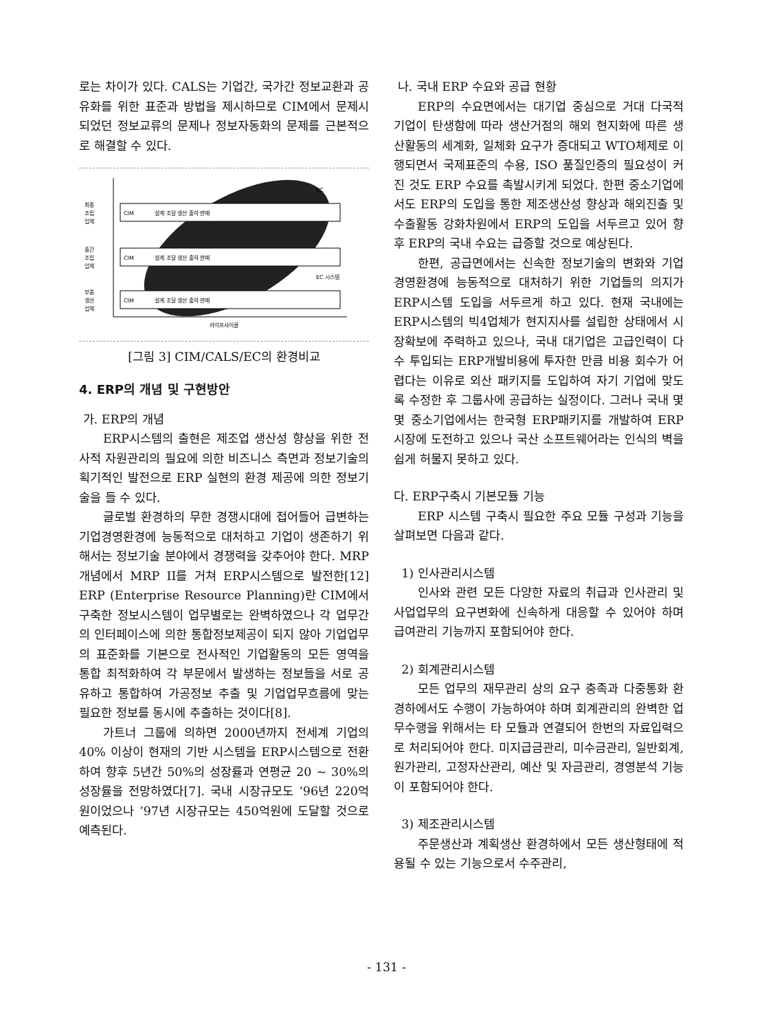로는 차이가 있다. CALS는 기업간, 국가간 정보교환과 공유화를 위한 표준과 방법을 제시하므로 CIM에서 문제시 되었던 정보교류의 문제나 정보자동화의 문제를 근본적으로 해결할 수 있다.
최종
조립
업체
중간
조립
업체
부품
생산
업체
CIM
CIM
CIM
설계 조달 생산 출하 판매
설계 조달 생산 출하 판매
설계 조달 생산 출하 판매
EC
EC 시스템
라이프사이클
[그림 3] CIM/CALS/EC의 환경비교
4. ERP의 개념 및 구현방안
가. ERP의 개념
ERP시스템의 출현은 제조업 생산성 향상을 위한 전사적 자원관리의 필요에 의한 비즈니스 측면과 정보기술의 획기적인 발전으로 ERP 실현의 환경 제공에 의한 정보기술을 들 수 있다.
글로벌 환경하의 무한 경쟁시대에 접어들어 급변하는 기업경영환경에 능동적으로 대처하고 기업이 생존하기 위해서는 정보기술 분야에서 경쟁력을 갖추어야 한다. MRP개념에서 MRP II를 거쳐 ERP시스템으로 발전한[12] ERP (Enterprise Resource Planning)란 CIM에서 구축한 정보시스템이 업무별로는 완벽하였으나 각 업무간의 인터페이스에 의한 통합정보제공이 되지 않아 기업업무의 표준화를 기본으로 전사적인 기업활동의 모든 영역을 통합 최적화하여 각 부문에서 발생하는 정보들을 서로 공유하고 통합하여 가공정보 추출 및 기업업무흐름에 맞는 필요한 정보를 동시에 추출하는 것이다[8].
가트너 그룹에 의하면 2000년까지 전세계 기업의 40% 이상이 현재의 기반 시스템을 ERP시스템으로 전환하여 향후 5년간 50%의 성장률과 연평균 20 ~ 30%의 성장률을 전망하였다[7]. 국내 시장규모도 ‘96년 220억원이었으나 ’97년 시장규모는 450억원에 도달할 것으로 예측된다.
나. 국내 ERP 수요와 공급 현황
ERP의 수요면에서는 대기업 중심으로 거대 다국적 기업이 탄생함에 따라 생산거점의 해외 현지화에 따른 생산활동의 세계화, 일체화 요구가 증대되고 WTO체제로 이행되면서 국제표준의 수용, ISO 품질인증의 필요성이 커진 것도 ERP 수요를 촉발시키게 되었다. 한편 중소기업에서도 ERP의 도입을 통한 제조생산성 향상과 해외진출 및 수출활동 강화차원에서 ERP의 도입을 서두르고 있어 향후 ERP의 국내 수요는 급증할 것으로 예상된다.
한편, 공급면에서는 신속한 정보기술의 변화와 기업 경영환경에 능동적으로 대처하기 위한 기업들의 의지가 ERP시스템 도입을 서두르게 하고 있다. 현재 국내에는 ERP시스템의 빅4업체가 현지지사를 설립한 상태에서 시장확보에 주력하고 있으나, 국내 대기업은 고급인력이 다수 투입되는 ERP개발비용에 투자한 만큼 비용 회수가 어렵다는 이유로 외산 패키지를 도입하여 자기 기업에 맞도록 수정한 후 그룹사에 공급하는 실정이다. 그러나 국내 몇몇 중소기업에서는 한국형 ERP패키지를 개발하여 ERP시장에 도전하고 있으나 국산 소프트웨어라는 인식의 벽을 쉽게 허물지 못하고 있다.
다. ERP구축시 기본모듈 기능
ERP 시스템 구축시 필요한 주요 모듈 구성과 기능을 살펴보면 다음과 같다.
1) 인사관리시스템
인사와 관련 모든 다양한 자료의 취급과 인사관리 및 사업업무의 요구변화에 신속하게 대응할 수 있어야 하며 급여관리 기능까지 포함되어야 한다.
2) 회계관리시스템
모든 업무의 재무관리 상의 요구 충족과 다중통화 환경하에서도 수행이 가능하여야 하며 회계관리의 완벽한 업무수행을 위해서는 타 모듈과 연결되어 한번의 자료입력으로 처리되어야 한다. 미지급금관리, 미수금관리, 일반회계, 원가관리, 고정자산관리, 예산 및 자금관리, 경영분석 기능이 포함되어야 한다.
3) 제조관리시스템
주문생산과 계획생산 환경하에서 모든 생산형태에 적용될 수 있는 기능으로서 수주관리,
- 131 -